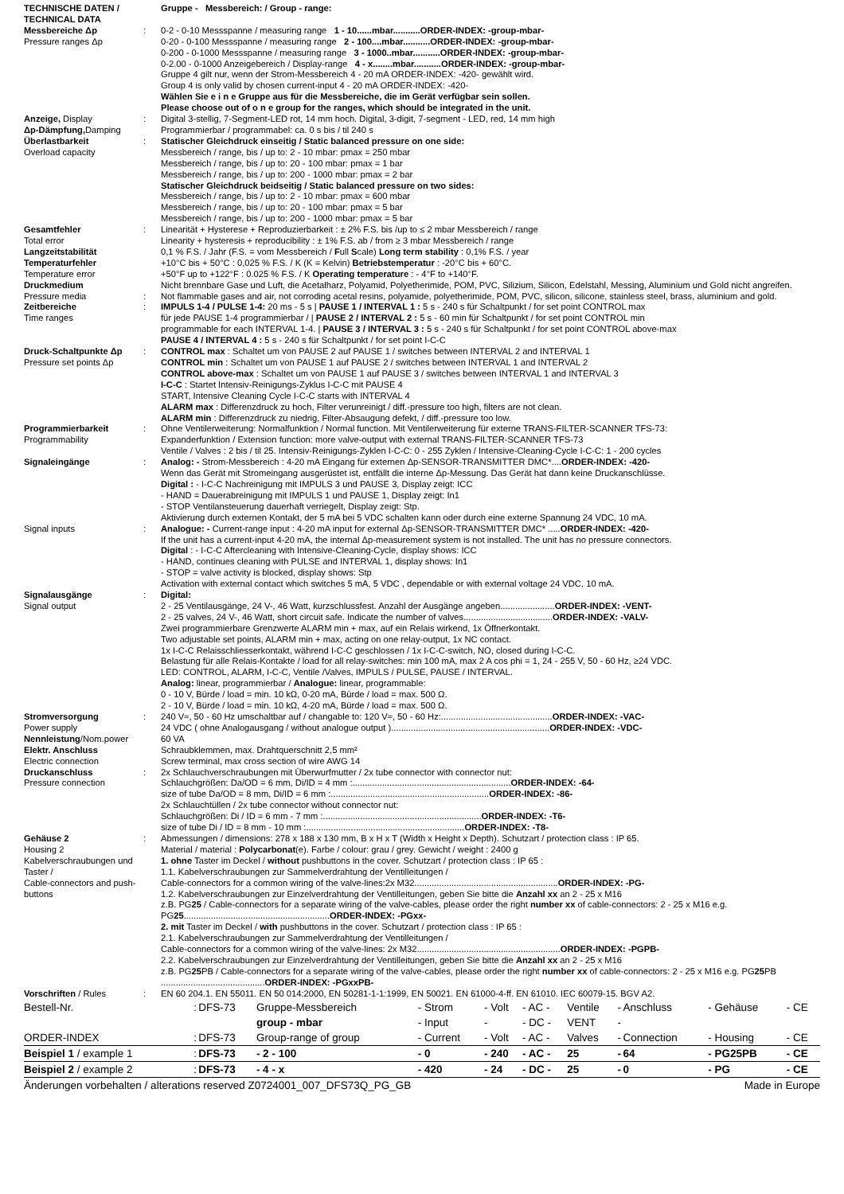| TECHNISCHE DATEN / TECHNICAL DATA | | Gruppe - Messbereich: / Group - range: |
| Messbereiche Δp Pressure ranges Δp | : | 0-2 - 0-10 Messspanne / measuring range 1 - 10......mbar...........ORDER-INDEX: -group-mbar- 0-20 - 0-100 Messspanne / measuring range 2 - 100....mbar...........ORDER-INDEX: -group-mbar- 0-200 - 0-1000 Messspanne / measuring range 3 - 1000..mbar...........ORDER-INDEX: -group-mbar- 0-2.00 - 0-1000 Anzeigebereich / Display-range 4 - x........mbar...........ORDER-INDEX: -group-mbar- Gruppe 4 gilt nur, wenn der Strom-Messbereich 4 - 20 mA ORDER-INDEX: -420- gewählt wird. Group 4 is only valid by chosen current-input 4 - 20 mA ORDER-INDEX: -420- Wählen Sie e i n e Gruppe aus für die Messbereiche, die im Gerät verfügbar sein sollen. Please choose out of o n e group for the ranges, which should be integrated in the unit. |
| Anzeige, Display Δp-Dämpfung, Damping | : | Digital 3-stellig, 7-Segment-LED rot, 14 mm hoch. Digital, 3-digit, 7-segment - LED, red, 14 mm high Programmierbar / programmabel: ca. 0 s bis / til 240 s |
| Überlastbarkeit Overload capacity | : | Statischer Gleichdruck einseitig / Static balanced pressure on one side: Messbereich / range, bis / up to: 2 - 10 mbar: pmax = 250 mbar Messbereich / range, bis / up to: 20 - 100 mbar: pmax = 1 bar Messbereich / range, bis / up to: 200 - 1000 mbar: pmax = 2 bar Statischer Gleichdruck beidseitig / Static balanced pressure on two sides: Messbereich / range, bis / up to: 2 - 10 mbar: pmax = 600 mbar Messbereich / range, bis / up to: 20 - 100 mbar: pmax = 5 bar Messbereich / range, bis / up to: 200 - 1000 mbar: pmax = 5 bar |
| Gesamtfehler Total error Langzeitstabilität Temperaturfehler Temperature error Druckmedium | : | Linearität + Hysterese + Reproduzierbarkeit : ± 2% F.S. bis /up to ≤ 2 mbar Messbereich / range Linearity + hysteresis + reproducibility : ± 1% F.S. ab / from ≥ 3 mbar Messbereich / range 0,1 % F.S. / Jahr (F.S. = vom Messbereich / F ull S cale) Long term stability : 0,1% F.S. / year +10°C bis + 50°C : 0,025 % F.S. / K (K = Kelvin) Betriebstemperatur : -20°C bis + 60°C. +50°F up to +122°F : 0.025 % F.S. / K Operating temperature : - 4°F to +140°F. Nicht brennbare Gase und Luft, die Acetalharz, Polyamid, Polyetherimide, POM, PVC, Silizium, Silicon, Edelstahl, Messing, Aluminium und Gold nicht angreifen. |
| Pressure media | : | Not flammable gases and air, not corroding acetal resins, polyamide, polyetherimide, POM, PVC, silicon, silicone, stainless steel, brass, aluminium and gold. |
| Zeitbereiche Time ranges | : | IMPULS 1-4 / PULSE 1-4: 20 ms - 5 s / PAUSE 1 / INTERVAL 1 : 5 s - 240 s für Schaltpunkt / for set point CONTROL max für jede PAUSE 1-4 programmierbar / / PAUSE 2 / INTERVAL 2 : 5 s - 60 min für Schaltpunkt / for set point CONTROL min programmable for each INTERVAL 1-4. / PAUSE 3 / INTERVAL 3 : 5 s - 240 s für Schaltpunkt / for set point CONTROL above-max PAUSE 4 / INTERVAL 4 : 5 s - 240 s für Schaltpunkt / for set point I-C-C |
| Druck-Schaltpunkte Δp Pressure set points Δp | : | CONTROL max : Schaltet um von PAUSE 2 auf PAUSE 1 / switches between INTERVAL 2 and INTERVAL 1 CONTROL min : Schaltet um von PAUSE 1 auf PAUSE 2 / switches between INTERVAL 1 and INTERVAL 2 CONTROL above-max : Schaltet um von PAUSE 1 auf PAUSE 3 / switches between INTERVAL 1 and INTERVAL 3 I-C-C : Startet Intensiv-Reinigungs-Zyklus I-C-C mit PAUSE 4 START, Intensive Cleaning Cycle I-C-C starts with INTERVAL 4 ALARM max : Differenzdruck zu hoch, Filter verunreinigt / diff.-pressure too high, filters are not clean. ALARM min : Differenzdruck zu niedrig, Filter-Absaugung defekt, / diff.-pressure too low. |
| Programmierbarkeit Programmability | : | Ohne Ventilerweiterung: Normalfunktion / Normal function. Mit Ventilerweiterung für externe TRANS-FILTER-SCANNER TFS-73: Expanderfunktion / Extension function: more valve-output with external TRANS-FILTER-SCANNER TFS-73 Ventile / Valves : 2 bis / til 25. Intensiv-Reinigungs-Zyklen I-C-C: 0 - 255 Zyklen / Intensive-Cleaning-Cycle I-C-C: 1 - 200 cycles |
| Signaleingänge | : | Analog: - Strom-Messbereich : 4-20 mA Eingang für externen Δp-SENSOR-TRANSMITTER DMC*.... ORDER-INDEX: -420- Wenn das Gerät mit Stromeingang ausgerüstet ist, entfällt die interne Δp-Messung. Das Gerät hat dann keine Druckanschlüsse. Digital : - I-C-C Nachreinigung mit IMPULS 3 und PAUSE 3, Display zeigt: ICC - HAND = Dauerabreinigung mit IMPULS 1 und PAUSE 1, Display zeigt: In1 - STOP Ventilansteuerung dauerhaft verriegelt, Display zeigt: Stp. Aktivierung durch externen Kontakt, der 5 mA bei 5 VDC schalten kann oder durch eine externe Spannung 24 VDC, 10 mA. |
| Signal inputs | : | Analogue: - Current-range input : 4-20 mA input for external Δp-SENSOR-TRANSMITTER DMC* ..... ORDER-INDEX: -420- If the unit has a current-input 4-20 mA, the internal Δp-measurement system is not installed. The unit has no pressure connectors. Digital : - I-C-C Aftercleaning with Intensive-Cleaning-Cycle, display shows: ICC - HAND, continues cleaning with PULSE and INTERVAL 1, display shows: In1 - STOP = valve activity is blocked, display shows: Stp Activation with external contact which switches 5 mA, 5 VDC , dependable or with external voltage 24 VDC, 10 mA. |
| Signalausgänge Signal output | : | Digital: 2 - 25 Ventilausgänge, 24 V-, 46 Watt, kurzschlussfest. Anzahl der Ausgänge angeben...................... ORDER-INDEX: -VENT- 2 - 25 valves, 24 V-, 46 Watt, short circuit safe. Indicate the number of valves.................................... ORDER-INDEX: -VALV- Zwei programmierbare Grenzwerte ALARM min + max, auf ein Relais wirkend, 1x Öffnerkontakt. Two adjustable set points, ALARM min + max, acting on one relay-output, 1x NC contact. 1x I-C-C Relaisschliesserkontakt, während I-C-C geschlossen / 1x I-C-C-switch, NO, closed during I-C-C. Belastung für alle Relais-Kontakte / load for all relay-switches: min 100 mA, max 2 A cos phi = 1, 24 - 255 V, 50 - 60 Hz, ≥24 VDC. LED: CONTROL, ALARM, I-C-C, Ventile /Valves, IMPULS / PULSE, PAUSE / INTERVAL. Analog: linear, programmierbar / Analogue: linear, programmable: 0 - 10 V, Bürde / load = min. 10 kΩ, 0-20 mA, Bürde / load = max. 500 Ω. 2 - 10 V, Bürde / load = min. 10 kΩ, 4-20 mA, Bürde / load = max. 500 Ω. |
| Stromversorgung Power supply Nennleistung /Nom.power Elektr. Anschluss Electric connection | : | 240 V≈, 50 - 60 Hz umschaltbar auf / changable to: 120 V≈, 50 - 60 Hz:............................................. ORDER-INDEX: -VAC- 24 VDC ( ohne Analogausgang / without analogue output )................................................................ ORDER-INDEX: -VDC- 60 VA Schraubklemmen, max. Drahtquerschnitt 2,5 mm² Screw terminal, max cross section of wire AWG 14 |
| Druckanschluss Pressure connection | : | 2x Schlauchverschraubungen mit Überwurfmutter / 2x tube connector with connector nut: Schlauchgrößen: Da/OD = 6 mm, Di/ID = 4 mm :................................................................ ORDER-INDEX: -64- size of tube Da/OD = 8 mm, Di/ID = 6 mm :................................................................ ORDER-INDEX: -86- 2x Schlauchtüllen / 2x tube connector without connector nut: Schlauchgrößen: Di / ID = 6 mm - 7 mm :................................................................ ORDER-INDEX: -T6- size of tube Di / ID = 8 mm - 10 mm :................................................................ ORDER-INDEX: -T8- |
| Gehäuse 2 Housing 2 Kabelverschraubungen und Taster / Cable-connectors and push-buttons | : | Abmessungen / dimensions: 278 x 188 x 130 mm, B x H x T (Width x Height x Depth). Schutzart / protection class : IP 65. Material / material : Polycarbonat (e). Farbe / colour: grau / grey. Gewicht / weight : 2400 g 1. ohne Taster im Deckel / without pushbuttons in the cover. Schutzart / protection class : IP 65 : 1.1. Kabelverschraubungen zur Sammelverdrahtung der Ventilleitungen / Cable-connectors for a common wiring of the valve-lines:2x M32.......................................................... ORDER-INDEX: -PG- 1.2. Kabelverschraubungen zur Einzelverdrahtung der Ventilleitungen, geben Sie bitte die Anzahl xx an 2 - 25 x M16 z.B. PG 25 / Cable-connectors for a separate wiring of the valve-cables, please order the right number xx of cable-connectors: 2 - 25 x M16 e.g. PG 25 ........................................................... ORDER-INDEX: -PGxx- 2. mit Taster im Deckel / with pushbuttons in the cover. Schutzart / protection class : IP 65 : 2.1. Kabelverschraubungen zur Sammelverdrahtung der Ventilleitungen / Cable-connectors for a common wiring of the valve-lines: 2x M32.......................................................... ORDER-INDEX: -PGPB- 2.2. Kabelverschraubungen zur Einzelverdrahtung der Ventilleitungen, geben Sie bitte die Anzahl xx an 2 - 25 x M16 z.B. PG 25 PB / Cable-connectors for a separate wiring of the valve-cables, please order the right number xx of cable-connectors: 2 - 25 x M16 e.g. PG 25 PB .......................................... ORDER-INDEX: -PGxxPB- |
| Vorschriften / Rules | : | EN 60 204.1. EN 55011. EN 50 014:2000, EN 50281-1-1:1999, EN 50021. EN 61000-4-ff. EN 61010. IEC 60079-15. BGV A2. |
| Bestell-Nr. | : | DFS-73 | Gruppe-Messbereich group - mbar | - Strom - Input | - Volt - | - AC - - DC - | Ventile VENT | - - | Anschluss | - Gehäuse | - CE |
| ORDER-INDEX | : | DFS-73 | Group-range of group | - Current | - Volt | - AC - | Valves | - | Connection | - Housing | - CE |
| Beispiel 1 / example 1 | : | DFS-73 | - 2 - 100 | - 0 | - 240 | - AC - | 25 | - | 64 | - PG25PB | - CE |
| Beispiel 2 / example 2 | : | DFS-73 | - 4 - x | - 420 | - 24 | - DC - | 25 | - | 0 | - PG | - CE |
| Änderungen vorbehalten / alterations reserved Z0724001_007_DFS73Q_PG_GB | Made in Europe |